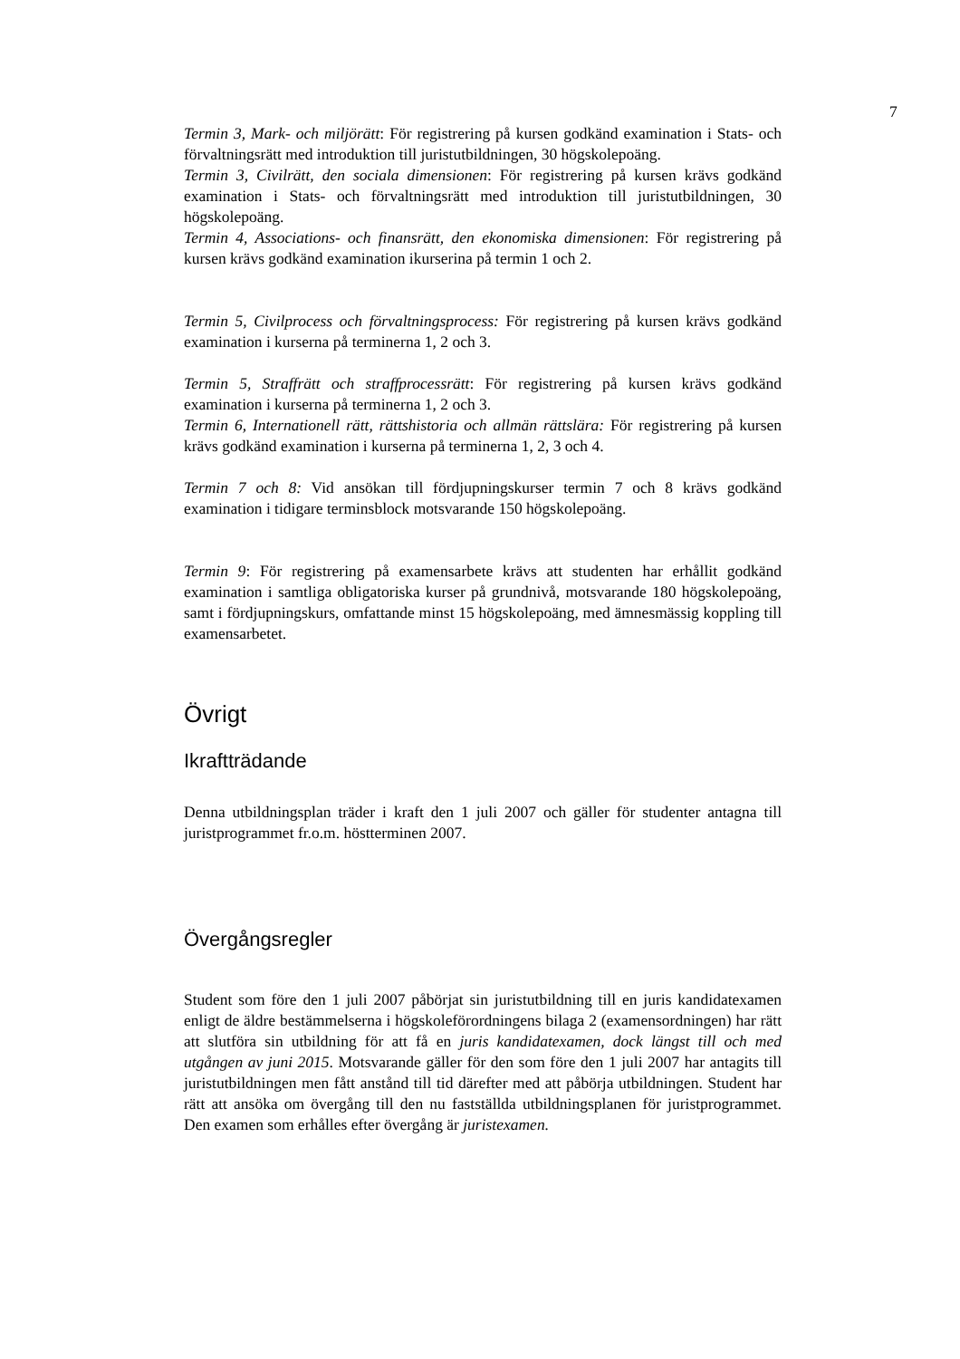7
Termin 3, Mark- och miljörätt: För registrering på kursen godkänd examination i Stats- och förvaltningsrätt med introduktion till juristutbildningen, 30 högskolepoäng.
Termin 3, Civilrätt, den sociala dimensionen: För registrering på kursen krävs godkänd examination i Stats- och förvaltningsrätt med introduktion till juristutbildningen, 30 högskolepoäng.
Termin 4, Associations- och finansrätt, den ekonomiska dimensionen: För registrering på kursen krävs godkänd examination ikurserina på termin 1 och 2.
Termin 5, Civilprocess och förvaltningsprocess: För registrering på kursen krävs godkänd examination i kurserna på terminerna 1, 2 och 3.
Termin 5, Straffrätt och straffprocessrätt: För registrering på kursen krävs godkänd examination i kurserna på terminerna 1, 2 och 3.
Termin 6, Internationell rätt, rättshistoria och allmän rättslära: För registrering på kursen krävs godkänd examination i kurserna på terminerna 1, 2, 3 och 4.
Termin 7 och 8: Vid ansökan till fördjupningskurser termin 7 och 8 krävs godkänd examination i tidigare terminsblock motsvarande 150 högskolepoäng.
Termin 9: För registrering på examensarbete krävs att studenten har erhållit godkänd examination i samtliga obligatoriska kurser på grundnivå, motsvarande 180 högskolepoäng, samt i fördjupningskurs, omfattande minst 15 högskolepoäng, med ämnesmässig koppling till examensarbetet.
Övrigt
Ikraftträdande
Denna utbildningsplan träder i kraft den 1 juli 2007 och gäller för studenter antagna till juristprogrammet fr.o.m. höstterminen 2007.
Övergångsregler
Student som före den 1 juli 2007 påbörjat sin juristutbildning till en juris kandidatexamen enligt de äldre bestämmelserna i högskoleförordningens bilaga 2 (examensordningen) har rätt att slutföra sin utbildning för att få en juris kandidatexamen, dock längst till och med utgången av juni 2015. Motsvarande gäller för den som före den 1 juli 2007 har antagits till juristutbildningen men fått anstånd till tid därefter med att påbörja utbildningen. Student har rätt att ansöka om övergång till den nu fastställda utbildningsplanen för juristprogrammet. Den examen som erhålles efter övergång är juristexamen.